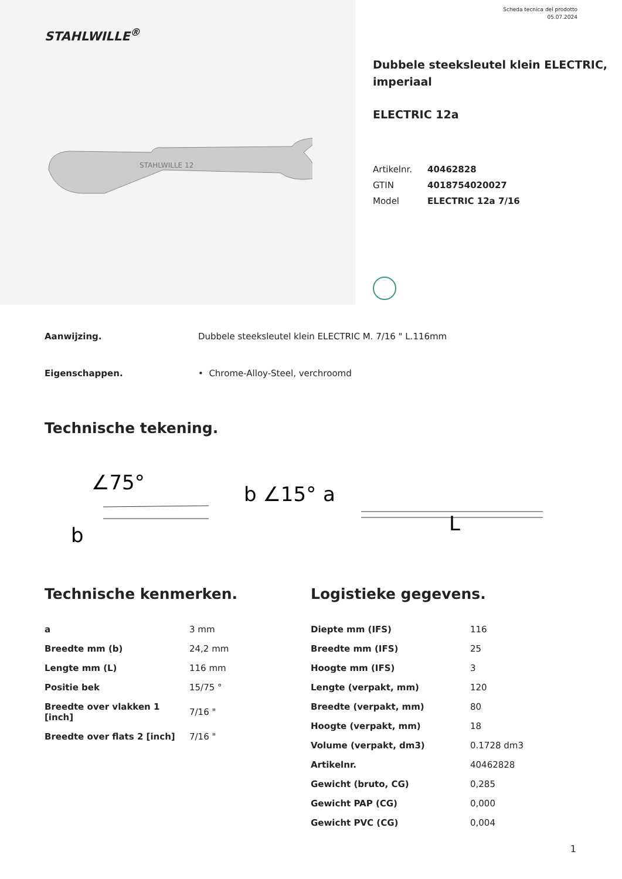STAHLWILLE<sup>®</sup>
STAHLWILLE 12
Scheda tecnica del prodotto
05.07.2024
Dubbele steeksleutel klein ELECTRIC,
imperiaal
ELECTRIC 12a
| Artikelnr. | 40462828 |
| GTIN | 4018754020027 |
| Model | ELECTRIC 12a 7/16 |
Aanwijzing. Dubbele steeksleutel klein ELECTRIC M. 7/16 " L.116mm
Eigenschappen. • Chrome-Alloy-Steel, verchroomd
Technische tekening.
∠75°
b ∠15°
a
b
L
Technische kenmerken.
| a | 3 mm |
| Breedte mm (b) | 24,2 mm |
| Lengte mm (L) | 116 mm |
| Positie bek | 15/75 ° |
| Breedte over vlakken 1 [inch] | 7/16 " |
| Breedte over flats 2 [inch] | 7/16 " |
Logistieke gegevens.
| Diepte mm (IFS) | 116 |
| Breedte mm (IFS) | 25 |
| Hoogte mm (IFS) | 3 |
| Lengte (verpakt, mm) | 120 |
| Breedte (verpakt, mm) | 80 |
| Hoogte (verpakt, mm) | 18 |
| Volume (verpakt, dm3) | 0.1728 dm3 |
| Artikelnr. | 40462828 |
| Gewicht (bruto, CG) | 0,285 |
| Gewicht PAP (CG) | 0,000 |
| Gewicht PVC (CG) | 0,004 |
1